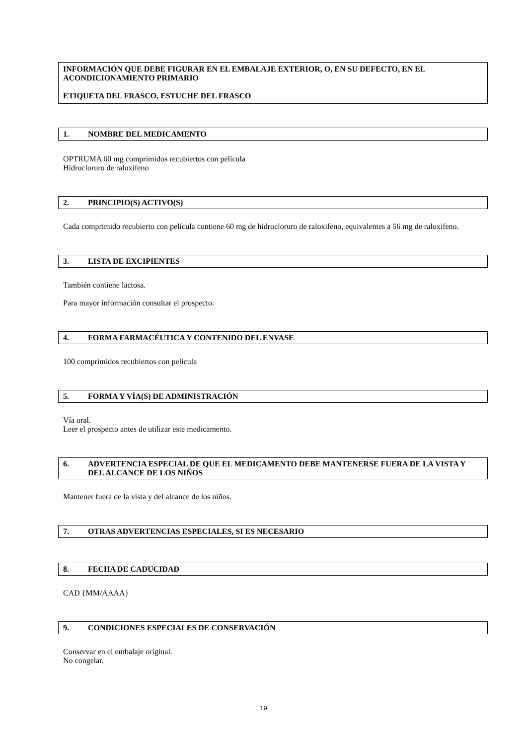INFORMACIÓN QUE DEBE FIGURAR EN EL EMBALAJE EXTERIOR, O, EN SU DEFECTO, EN EL ACONDICIONAMIENTO PRIMARIO
ETIQUETA DEL FRASCO, ESTUCHE DEL FRASCO
1. NOMBRE DEL MEDICAMENTO
OPTRUMA 60 mg comprimidos recubiertos con película
Hidrocloruro de raloxifeno
2. PRINCIPIO(S) ACTIVO(S)
Cada comprimido recubierto con película contiene 60 mg de hidrocloruro de raloxifeno, equivalentes a 56 mg de raloxifeno.
3. LISTA DE EXCIPIENTES
También contiene lactosa.
Para mayor información consultar el prospecto.
4. FORMA FARMACÉUTICA Y CONTENIDO DEL ENVASE
100 comprimidos recubiertos con película
5. FORMA Y VÍA(S) DE ADMINISTRACIÓN
Vía oral.
Leer el prospecto antes de utilizar este medicamento.
6. ADVERTENCIA ESPECIAL DE QUE EL MEDICAMENTO DEBE MANTENERSE FUERA DE LA VISTA Y DEL ALCANCE DE LOS NIÑOS
Mantener fuera de la vista y del alcance de los niños.
7. OTRAS ADVERTENCIAS ESPECIALES, SI ES NECESARIO
8. FECHA DE CADUCIDAD
CAD {MM/AAAA}
9. CONDICIONES ESPECIALES DE CONSERVACIÓN
Conservar en el embalaje original.
No congelar.
19